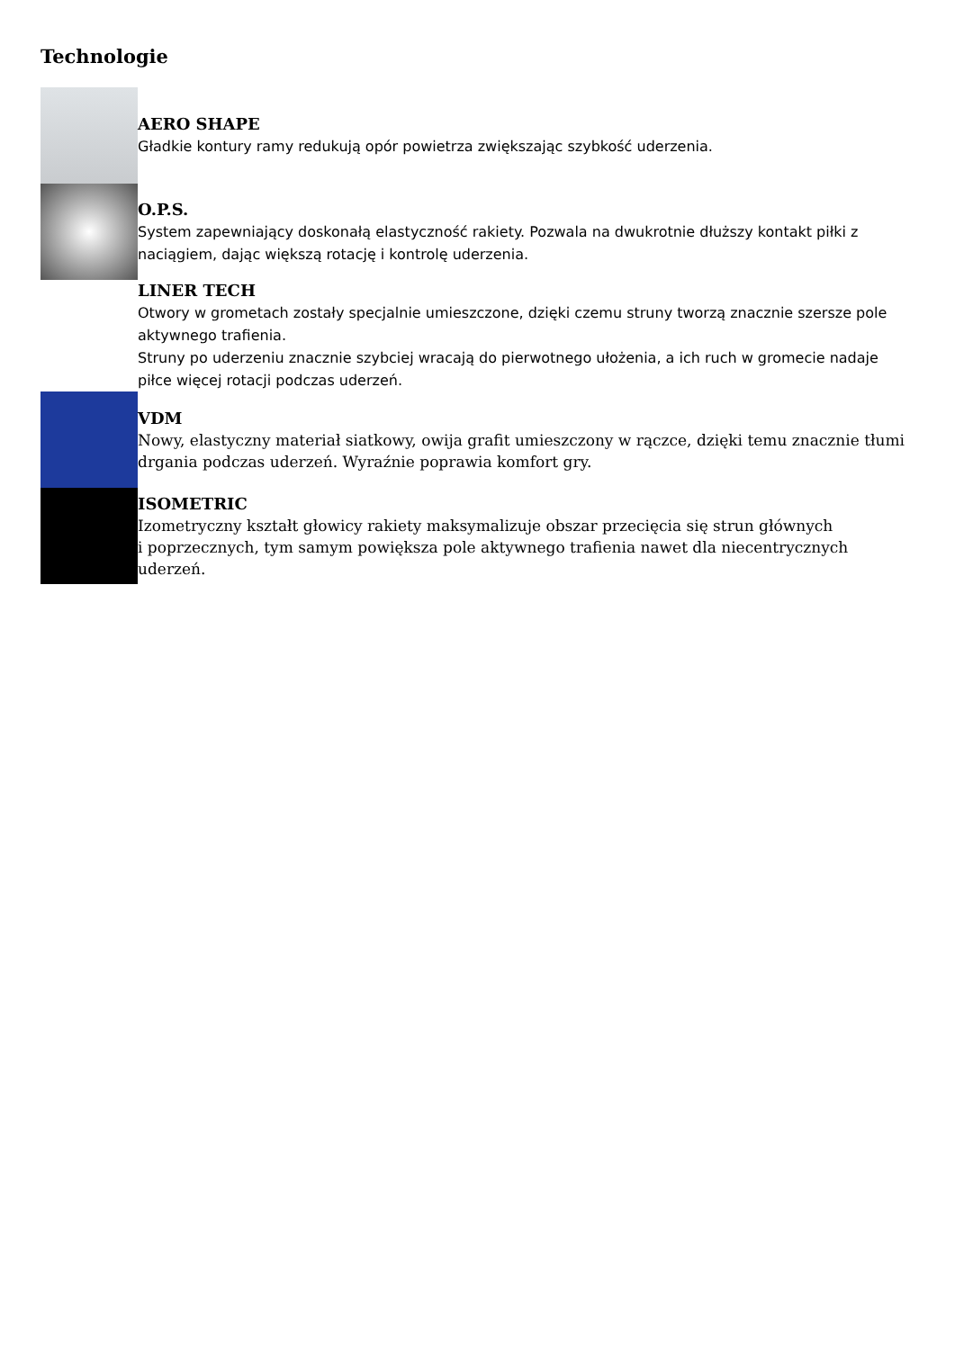Technologie
AERO SHAPE
Gładkie kontury ramy redukują opór powietrza zwiększając szybkość uderzenia.
O.P.S.
System zapewniający doskonałą elastyczność rakiety. Pozwala na dwukrotnie dłuższy kontakt piłki z naciągiem, dając większą rotację i kontrolę uderzenia.
LINER TECH
Otwory w grometach zostały specjalnie umieszczone, dzięki czemu struny tworzą znacznie szersze pole aktywnego trafienia.
Struny po uderzeniu znacznie szybciej wracają do pierwotnego ułożenia, a ich ruch w gromecie nadaje
piłce więcej rotacji podczas uderzeń.
VDM
Nowy, elastyczny materiał siatkowy, owija grafit umieszczony w rączce, dzięki temu znacznie tłumi drgania podczas uderzeń. Wyraźnie poprawia komfort gry.
ISOMETRIC
Izometryczny kształt głowicy rakiety maksymalizuje obszar przecięcia się strun głównych
i poprzecznych, tym samym powiększa pole aktywnego trafienia nawet dla niecentrycznych uderzeń.